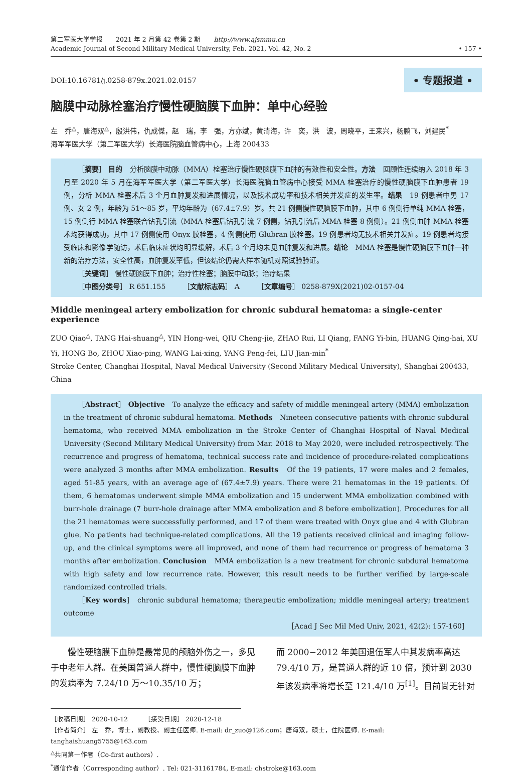第二军医大学学报　　2021 年 2 月第 42 卷第 2 期　　http://www.ajsmmu.cn
Academic Journal of Second Military Medical University, Feb. 2021, Vol. 42, No. 2
• 157 •
DOI:10.16781/j.0258-879x.2021.02.0157
• 专题报道 •
脑膜中动脉栓塞治疗慢性硬脑膜下血肿：单中心经验
左　乔<sup>△</sup>，唐海双<sup>△</sup>，殷洪伟，仇成傑，赵　瑞，李　强，方亦斌，黄清海，许　奕，洪　波，周晓平，王来兴，杨鹏飞，刘建民<sup>*</sup>
海军军医大学（第二军医大学）长海医院脑血管病中心，上海 200433
［摘要］ 目的　分析脑膜中动脉（MMA）栓塞治疗慢性硬脑膜下血肿的有效性和安全性。方法　回顾性连续纳入 2018 年 3 月至 2020 年 5 月在海军军医大学（第二军医大学）长海医院脑血管病中心接受 MMA 栓塞治疗的慢性硬脑膜下血肿患者 19 例，分析 MMA 栓塞术后 3 个月血肿复发和进展情况，以及技术成功率和技术相关并发症的发生率。结果　19 例患者中男 17 例、女 2 例，年龄为 51～85 岁，平均年龄为（67.4±7.9）岁。共 21 例侧慢性硬脑膜下血肿，其中 6 例侧行单纯 MMA 栓塞，15 例侧行 MMA 栓塞联合钻孔引流（MMA 栓塞后钻孔引流 7 例侧，钻孔引流后 MMA 栓塞 8 例侧）。21 例侧血肿 MMA 栓塞术均获得成功，其中 17 例侧使用 Onyx 胶栓塞，4 例侧使用 Glubran 胶栓塞。19 例患者均无技术相关并发症。19 例患者均接受临床和影像学随访，术后临床症状均明显缓解，术后 3 个月均未见血肿复发和进展。结论　MMA 栓塞是慢性硬脑膜下血肿一种新的治疗方法，安全性高，血肿复发率低，但该结论仍需大样本随机对照试验验证。
［关键词］ 慢性硬脑膜下血肿；治疗性栓塞；脑膜中动脉；治疗结果
［中图分类号］ R 651.155　　　［文献标志码］ A　　　［文章编号］ 0258-879X(2021)02-0157-04
Middle meningeal artery embolization for chronic subdural hematoma: a single-center experience
ZUO Qiao<sup>△</sup>, TANG Hai-shuang<sup>△</sup>, YIN Hong-wei, QIU Cheng-jie, ZHAO Rui, LI Qiang, FANG Yi-bin, HUANG Qing-hai, XU Yi, HONG Bo, ZHOU Xiao-ping, WANG Lai-xing, YANG Peng-fei, LIU Jian-min<sup>*</sup>
Stroke Center, Changhai Hospital, Naval Medical University (Second Military Medical University), Shanghai 200433, China
［Abstract］ Objective　To analyze the efficacy and safety of middle meningeal artery (MMA) embolization in the treatment of chronic subdural hematoma. Methods　Nineteen consecutive patients with chronic subdural hematoma, who received MMA embolization in the Stroke Center of Changhai Hospital of Naval Medical University (Second Military Medical University) from Mar. 2018 to May 2020, were included retrospectively. The recurrence and progress of hematoma, technical success rate and incidence of procedure-related complications were analyzed 3 months after MMA embolization. Results　Of the 19 patients, 17 were males and 2 females, aged 51-85 years, with an average age of (67.4±7.9) years. There were 21 hematomas in the 19 patients. Of them, 6 hematomas underwent simple MMA embolization and 15 underwent MMA embolization combined with burr-hole drainage (7 burr-hole drainage after MMA embolization and 8 before embolization). Procedures for all the 21 hematomas were successfully performed, and 17 of them were treated with Onyx glue and 4 with Glubran glue. No patients had technique-related complications. All the 19 patients received clinical and imaging follow-up, and the clinical symptoms were all improved, and none of them had recurrence or progress of hematoma 3 months after embolization. Conclusion　MMA embolization is a new treatment for chronic subdural hematoma with high safety and low recurrence rate. However, this result needs to be further verified by large-scale randomized controlled trials.
［Key words］ chronic subdural hematoma; therapeutic embolization; middle meningeal artery; treatment outcome
［Acad J Sec Mil Med Univ, 2021, 42(2): 157-160］
慢性硬脑膜下血肿是最常见的颅脑外伤之一，多见于中老年人群。在美国普通人群中，慢性硬脑膜下血肿的发病率为 7.24/10 万～10.35/10 万；
而 2000−2012 年美国退伍军人中其发病率高达 79.4/10 万，是普通人群的近 10 倍，预计到 2030 年该发病率将增长至 121.4/10 万<sup>[1]</sup>。目前尚无针对
［收稿日期］ 2020-10-12　　　［接受日期］ 2020-12-18
［作者简介］ 左　乔，博士，副教授、副主任医师. E-mail: dr_zuo@126.com；唐海双，硕士，住院医师. E-mail: tanghaishuang5755@163.com
<sup>△</sup>共同第一作者（Co-first authors）.
<sup>*</sup> 通信作者（Corresponding author）. Tel: 021-31161784, E-mail: chstroke@163.com